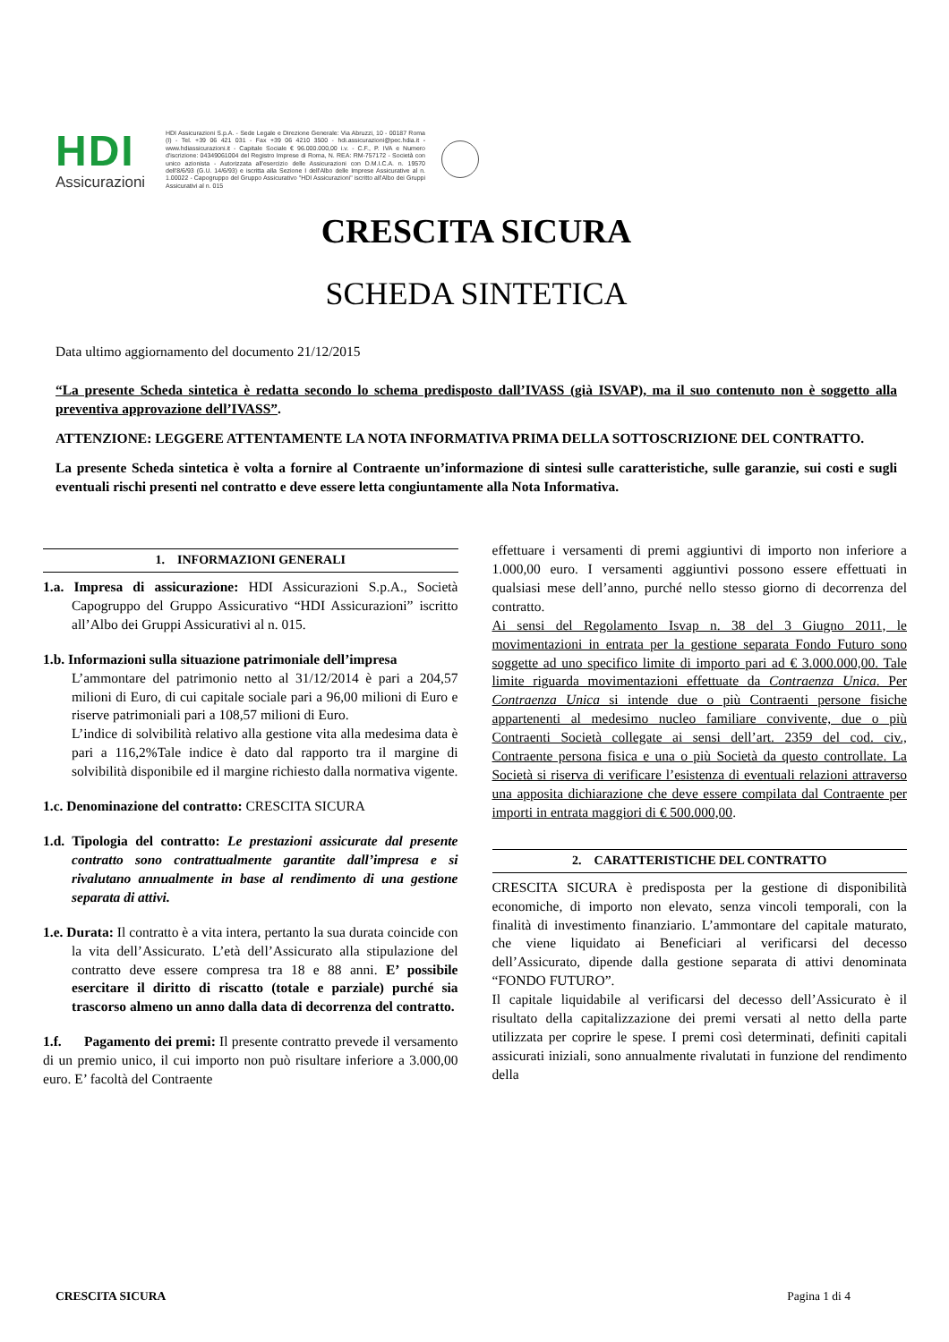HDI
Assicurazioni
HDI Assicurazioni S.p.A. - Sede Legale e Direzione Generale: Via Abruzzi, 10 - 00187 Roma (I) - Tel. +39 06 421 031 - Fax +39 06 4210 3500 - hdi.assicurazioni@pec.hdia.it - www.hdiassicurazioni.it - Capitale Sociale € 96.000.000,00 i.v. - C.F., P. IVA e Numero d'iscrizione: 04349061004 del Registro Imprese di Roma, N. REA: RM-757172 - Società con unico azionista - Autorizzata all'esercizio delle Assicurazioni con D.M.I.C.A. n. 19570 dell'8/6/93 (G.U. 14/6/93) e iscritta alla Sezione I dell'Albo delle Imprese Assicurative al n. 1.00022 - Capogruppo del Gruppo Assicurativo "HDI Assicurazioni" iscritto all'Albo dei Gruppi Assicurativi al n. 015
CRESCITA SICURA
SCHEDA SINTETICA
Data ultimo aggiornamento del documento 21/12/2015
“La presente Scheda sintetica è redatta secondo lo schema predisposto dall’IVASS (già ISVAP), ma il suo contenuto non è soggetto alla preventiva approvazione dell’IVASS”.
ATTENZIONE: LEGGERE ATTENTAMENTE LA NOTA INFORMATIVA PRIMA DELLA SOTTOSCRIZIONE DEL CONTRATTO.
La presente Scheda sintetica è volta a fornire al Contraente un’informazione di sintesi sulle caratteristiche, sulle garanzie, sui costi e sugli eventuali rischi presenti nel contratto e deve essere letta congiuntamente alla Nota Informativa.
1. INFORMAZIONI GENERALI
1.a. Impresa di assicurazione: HDI Assicurazioni S.p.A., Società Capogruppo del Gruppo Assicurativo “HDI Assicurazioni” iscritto all’Albo dei Gruppi Assicurativi al n. 015.
1.b. Informazioni sulla situazione patrimoniale dell’impresa
L’ammontare del patrimonio netto al 31/12/2014 è pari a 204,57 milioni di Euro, di cui capitale sociale pari a 96,00 milioni di Euro e riserve patrimoniali pari a 108,57 milioni di Euro.
L’indice di solvibilità relativo alla gestione vita alla medesima data è pari a 116,2%Tale indice è dato dal rapporto tra il margine di solvibilità disponibile ed il margine richiesto dalla normativa vigente.
1.c. Denominazione del contratto: CRESCITA SICURA
1.d. Tipologia del contratto: Le prestazioni assicurate dal presente contratto sono contrattualmente garantite dall’impresa e si rivalutano annualmente in base al rendimento di una gestione separata di attivi.
1.e. Durata: Il contratto è a vita intera, pertanto la sua durata coincide con la vita dell’Assicurato. L’età dell’Assicurato alla stipulazione del contratto deve essere compresa tra 18 e 88 anni. E’ possibile esercitare il diritto di riscatto (totale e parziale) purché sia trascorso almeno un anno dalla data di decorrenza del contratto.
1.f. Pagamento dei premi: Il presente contratto prevede il versamento di un premio unico, il cui importo non può risultare inferiore a 3.000,00 euro. E’ facoltà del Contraente
effettuare i versamenti di premi aggiuntivi di importo non inferiore a 1.000,00 euro. I versamenti aggiuntivi possono essere effettuati in qualsiasi mese dell’anno, purché nello stesso giorno di decorrenza del contratto.
Ai sensi del Regolamento Isvap n. 38 del 3 Giugno 2011, le movimentazioni in entrata per la gestione separata Fondo Futuro sono soggette ad uno specifico limite di importo pari ad € 3.000.000,00. Tale limite riguarda movimentazioni effettuate da Contraenza Unica. Per Contraenza Unica si intende due o più Contraenti persone fisiche appartenenti al medesimo nucleo familiare convivente, due o più Contraenti Società collegate ai sensi dell’art. 2359 del cod. civ., Contraente persona fisica e una o più Società da questo controllate. La Società si riserva di verificare l’esistenza di eventuali relazioni attraverso una apposita dichiarazione che deve essere compilata dal Contraente per importi in entrata maggiori di € 500.000,00.
2. CARATTERISTICHE DEL CONTRATTO
CRESCITA SICURA è predisposta per la gestione di disponibilità economiche, di importo non elevato, senza vincoli temporali, con la finalità di investimento finanziario. L’ammontare del capitale maturato, che viene liquidato ai Beneficiari al verificarsi del decesso dell’Assicurato, dipende dalla gestione separata di attivi denominata “FONDO FUTURO”.
Il capitale liquidabile al verificarsi del decesso dell’Assicurato è il risultato della capitalizzazione dei premi versati al netto della parte utilizzata per coprire le spese. I premi così determinati, definiti capitali assicurati iniziali, sono annualmente rivalutati in funzione del rendimento della
CRESCITA SICURA Pagina 1 di 4